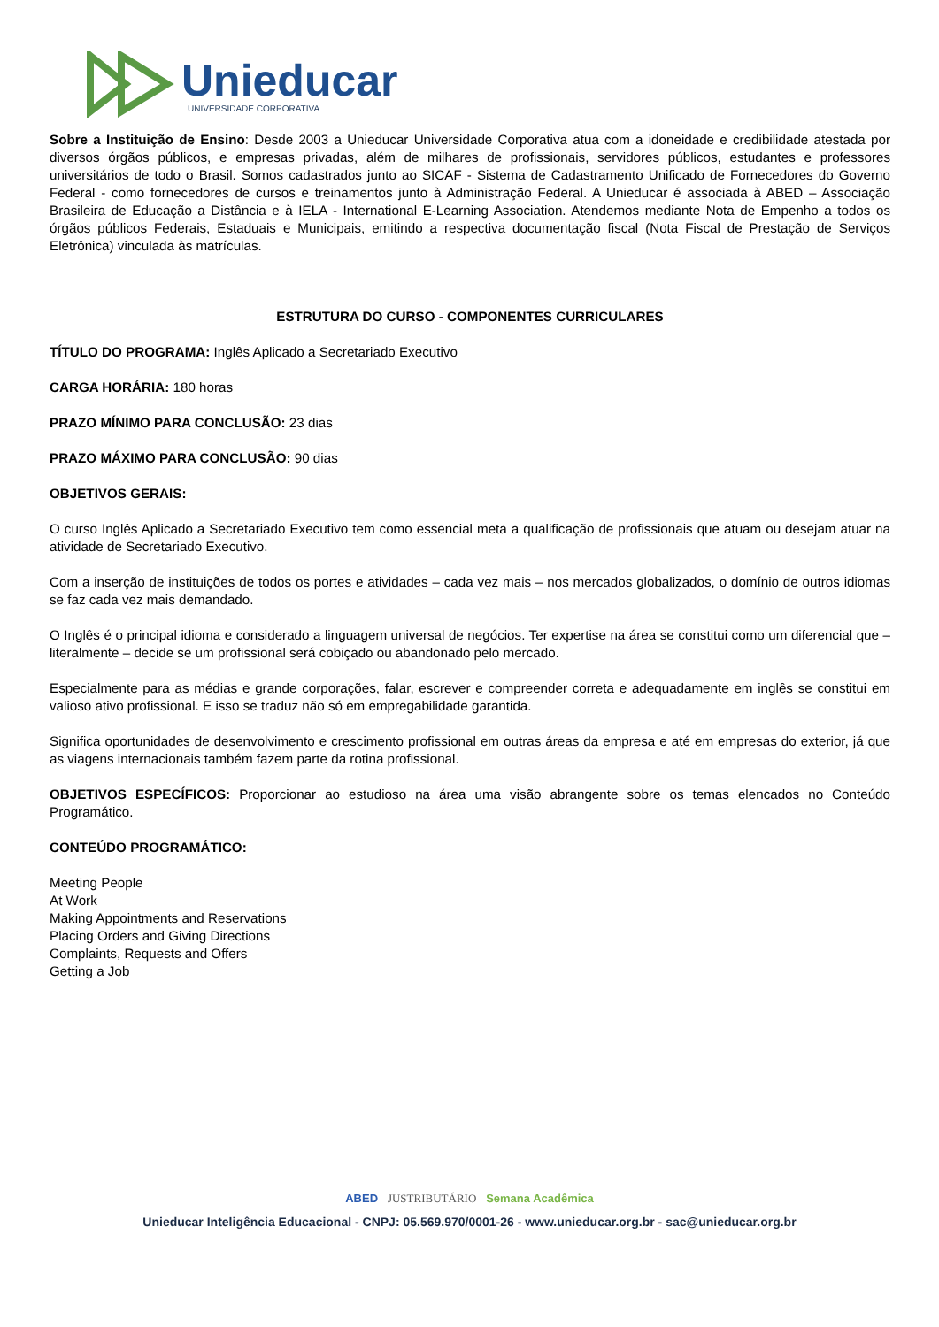Unieducar
UNIVERSIDADE CORPORATIVA
Sobre a Instituição de Ensino: Desde 2003 a Unieducar Universidade Corporativa atua com a idoneidade e credibilidade atestada por diversos órgãos públicos, e empresas privadas, além de milhares de profissionais, servidores públicos, estudantes e professores universitários de todo o Brasil. Somos cadastrados junto ao SICAF - Sistema de Cadastramento Unificado de Fornecedores do Governo Federal - como fornecedores de cursos e treinamentos junto à Administração Federal. A Unieducar é associada à ABED – Associação Brasileira de Educação a Distância e à IELA - International E-Learning Association. Atendemos mediante Nota de Empenho a todos os órgãos públicos Federais, Estaduais e Municipais, emitindo a respectiva documentação fiscal (Nota Fiscal de Prestação de Serviços Eletrônica) vinculada às matrículas.
ESTRUTURA DO CURSO - COMPONENTES CURRICULARES
TÍTULO DO PROGRAMA: Inglês Aplicado a Secretariado Executivo
CARGA HORÁRIA: 180 horas
PRAZO MÍNIMO PARA CONCLUSÃO: 23 dias
PRAZO MÁXIMO PARA CONCLUSÃO: 90 dias
OBJETIVOS GERAIS:
O curso Inglês Aplicado a Secretariado Executivo tem como essencial meta a qualificação de profissionais que atuam ou desejam atuar na atividade de Secretariado Executivo.
Com a inserção de instituições de todos os portes e atividades – cada vez mais – nos mercados globalizados, o domínio de outros idiomas se faz cada vez mais demandado.
O Inglês é o principal idioma e considerado a linguagem universal de negócios. Ter expertise na área se constitui como um diferencial que – literalmente – decide se um profissional será cobiçado ou abandonado pelo mercado.
Especialmente para as médias e grande corporações, falar, escrever e compreender correta e adequadamente em inglês se constitui em valioso ativo profissional. E isso se traduz não só em empregabilidade garantida.
Significa oportunidades de desenvolvimento e crescimento profissional em outras áreas da empresa e até em empresas do exterior, já que as viagens internacionais também fazem parte da rotina profissional.
OBJETIVOS ESPECÍFICOS: Proporcionar ao estudioso na área uma visão abrangente sobre os temas elencados no Conteúdo Programático.
CONTEÚDO PROGRAMÁTICO:
Meeting People
At Work
Making Appointments and Reservations
Placing Orders and Giving Directions
Complaints, Requests and Offers
Getting a Job
ABED JUSTRIBUTÁRIO Semana Acadêmica
Unieducar Inteligência Educacional - CNPJ: 05.569.970/0001-26 - www.unieducar.org.br - sac@unieducar.org.br